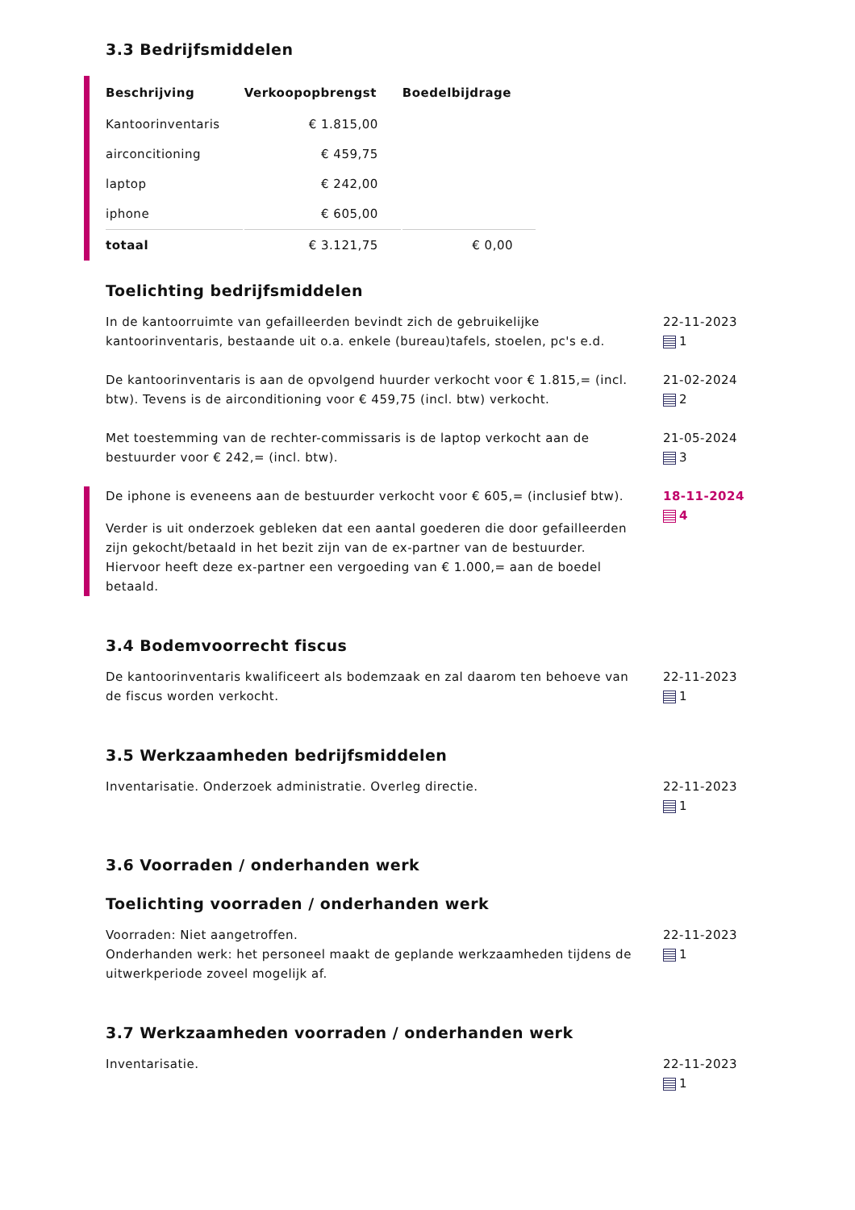3.3 Bedrijfsmiddelen
| Beschrijving | Verkoopopbrengst | Boedelbijdrage |
| --- | --- | --- |
| Kantoorinventaris | € 1.815,00 | |
| airconcitioning | € 459,75 | |
| laptop | € 242,00 | |
| iphone | € 605,00 | |
| totaal | € 3.121,75 | € 0,00 |
Toelichting bedrijfsmiddelen
In de kantoorruimte van gefailleerden bevindt zich de gebruikelijke kantoorinventaris, bestaande uit o.a. enkele (bureau)tafels, stoelen, pc's e.d.
22-11-2023
1
De kantoorinventaris is aan de opvolgend huurder verkocht voor € 1.815,= (incl. btw). Tevens is de airconditioning voor € 459,75 (incl. btw) verkocht.
21-02-2024
2
Met toestemming van de rechter-commissaris is de laptop verkocht aan de bestuurder voor € 242,= (incl. btw).
21-05-2024
3
De iphone is eveneens aan de bestuurder verkocht voor € 605,= (inclusief btw).
Verder is uit onderzoek gebleken dat een aantal goederen die door gefailleerden zijn gekocht/betaald in het bezit zijn van de ex-partner van de bestuurder. Hiervoor heeft deze ex-partner een vergoeding van € 1.000,= aan de boedel betaald.
18-11-2024
4
3.4 Bodemvoorrecht fiscus
De kantoorinventaris kwalificeert als bodemzaak en zal daarom ten behoeve van de fiscus worden verkocht.
22-11-2023
1
3.5 Werkzaamheden bedrijfsmiddelen
Inventarisatie. Onderzoek administratie. Overleg directie. 22-11-2023
1
3.6 Voorraden / onderhanden werk
Toelichting voorraden / onderhanden werk
Voorraden: Niet aangetroffen.
Onderhanden werk: het personeel maakt de geplande werkzaamheden tijdens de uitwerkperiode zoveel mogelijk af.
22-11-2023
1
3.7 Werkzaamheden voorraden / onderhanden werk
Inventarisatie. 22-11-2023
1